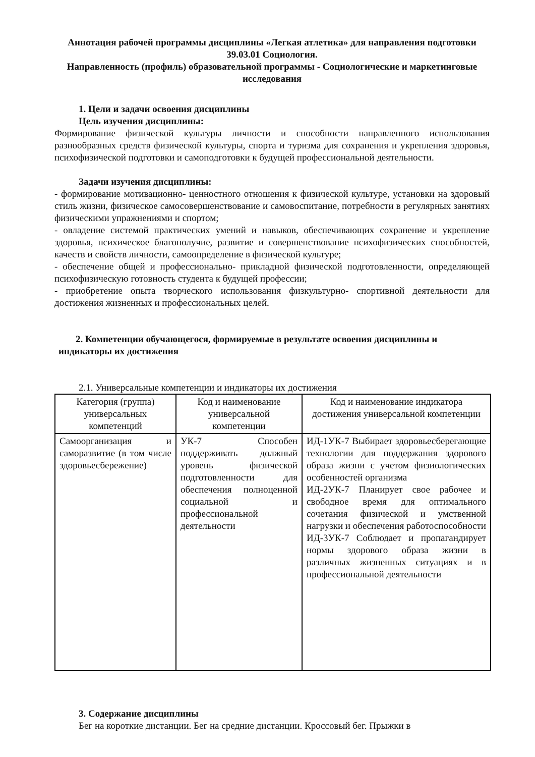Аннотация рабочей программы дисциплины «Легкая атлетика» для направления подготовки 39.03.01 Социология.
Направленность (профиль) образовательной программы - Социологические и маркетинговые исследования
1. Цели и задачи освоения дисциплины
Цель изучения дисциплины:
Формирование физической культуры личности и способности направленного использования разнообразных средств физической культуры, спорта и туризма для сохранения и укрепления здоровья, психофизической подготовки и самоподготовки к будущей профессиональной деятельности.
Задачи изучения дисциплины:
- формирование мотивационно- ценностного отношения к физической культуре, установки на здоровый стиль жизни, физическое самосовершенствование и самовоспитание, потребности в регулярных занятиях физическими упражнениями и спортом;
- овладение системой практических умений и навыков, обеспечивающих сохранение и укрепление здоровья, психическое благополучие, развитие и совершенствование психофизических способностей, качеств и свойств личности, самоопределение в физической культуре;
- обеспечение общей и профессионально- прикладной физической подготовленности, определяющей психофизическую готовность студента к будущей профессии;
- приобретение опыта творческого использования физкультурно- спортивной деятельности для достижения жизненных и профессиональных целей.
2. Компетенции обучающегося, формируемые в результате освоения дисциплины и
индикаторы их достижения
2.1. Универсальные компетенции и индикаторы их достижения
| Категория (группа) универсальных компетенций | Код и наименование универсальной компетенции | Код и наименование индикатора достижения универсальной компетенции |
| --- | --- | --- |
| Самоорганизация и саморазвитие (в том числе здоровьесбережение) | УК-7 Способен поддерживать должный уровень физической подготовленности для обеспечения полноценной социальной и профессиональной деятельности | ИД-1УК-7 Выбирает здоровьесберегающие технологии для поддержания здорового образа жизни с учетом физиологических особенностей организма ИД-2УК-7 Планирует свое рабочее и свободное время для оптимального сочетания физической и умственной нагрузки и обеспечения работоспособности ИД-3УК-7 Соблюдает и пропагандирует нормы здорового образа жизни в различных жизненных ситуациях и в профессиональной деятельности |
3. Содержание дисциплины
Бег на короткие дистанции. Бег на средние дистанции. Кроссовый бег. Прыжки в